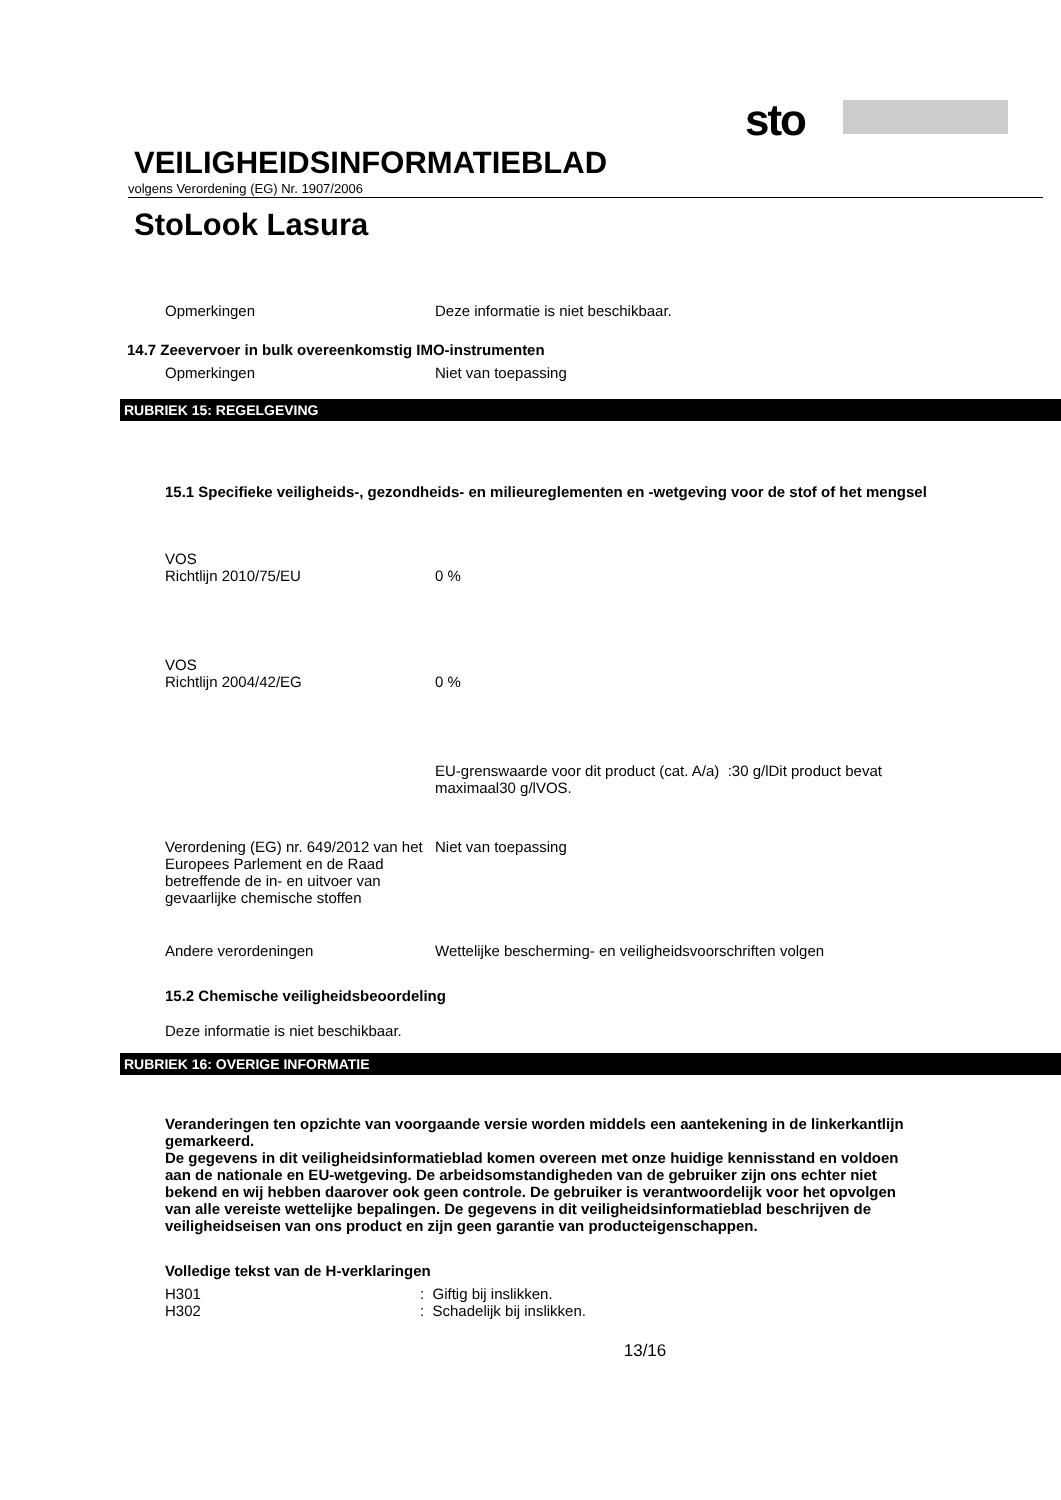sto
VEILIGHEIDSINFORMATIEBLAD
volgens Verordening (EG) Nr. 1907/2006
StoLook Lasura
Opmerkingen Deze informatie is niet beschikbaar.
14.7 Zeevervoer in bulk overeenkomstig IMO-instrumenten
Opmerkingen Niet van toepassing
RUBRIEK 15: REGELGEVING
15.1 Specifieke veiligheids-, gezondheids- en milieureglementen en -wetgeving voor de stof of het mengsel
VOS
Richtlijn 2010/75/EU 0 %
VOS
Richtlijn 2004/42/EG 0 %
EU-grenswaarde voor dit product (cat. A/a) :30 g/lDit product bevat maximaal30 g/lVOS.
Verordening (EG) nr. 649/2012 van het Europees Parlement en de Raad betreffende de in- en uitvoer van gevaarlijke chemische stoffen
Niet van toepassing
Andere verordeningen Wettelijke bescherming- en veiligheidsvoorschriften volgen
15.2 Chemische veiligheidsbeoordeling
Deze informatie is niet beschikbaar.
RUBRIEK 16: OVERIGE INFORMATIE
Veranderingen ten opzichte van voorgaande versie worden middels een aantekening in de linkerkantlijn gemarkeerd.
De gegevens in dit veiligheidsinformatieblad komen overeen met onze huidige kennisstand en voldoen aan de nationale en EU-wetgeving. De arbeidsomstandigheden van de gebruiker zijn ons echter niet bekend en wij hebben daarover ook geen controle. De gebruiker is verantwoordelijk voor het opvolgen van alle vereiste wettelijke bepalingen. De gegevens in dit veiligheidsinformatieblad beschrijven de veiligheidseisen van ons product en zijn geen garantie van producteigenschappen.
Volledige tekst van de H-verklaringen
H301 : Giftig bij inslikken.
H302 : Schadelijk bij inslikken.
13/16